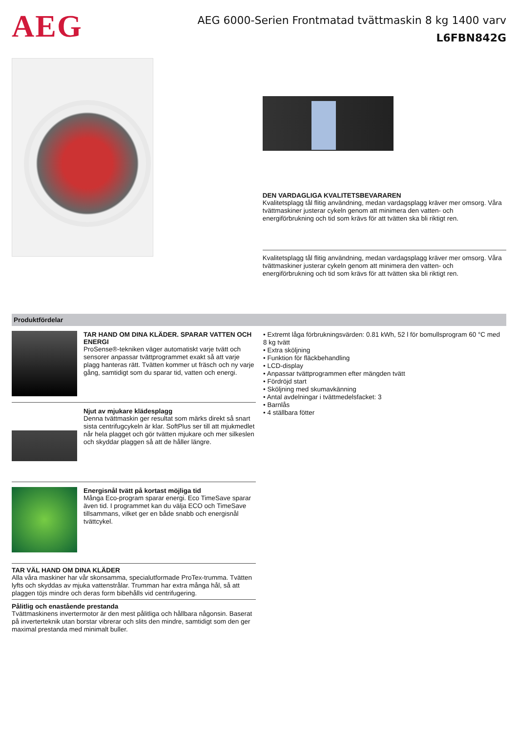AEG
AEG 6000-Serien Frontmatad tvättmaskin 8 kg 1400 varv
L6FBN842G
DEN VARDAGLIGA KVALITETSBEVARAREN
Kvalitetsplagg tål flitig användning, medan vardagsplagg kräver mer omsorg. Våra tvättmaskiner justerar cykeln genom att minimera den vatten- och energiförbrukning och tid som krävs för att tvätten ska bli riktigt ren.
Kvalitetsplagg tål flitig användning, medan vardagsplagg kräver mer omsorg. Våra tvättmaskiner justerar cykeln genom att minimera den vatten- och energiförbrukning och tid som krävs för att tvätten ska bli riktigt ren.
Produktfördelar
TAR HAND OM DINA KLÄDER. SPARAR VATTEN OCH ENERGI
ProSense®-tekniken väger automatiskt varje tvätt och sensorer anpassar tvättprogrammet exakt så att varje plagg hanteras rätt. Tvätten kommer ut fräsch och ny varje gång, samtidigt som du sparar tid, vatten och energi.
Njut av mjukare klädesplagg
Denna tvättmaskin ger resultat som märks direkt så snart sista centrifugcykeln är klar. SoftPlus ser till att mjukmedlet når hela plagget och gör tvätten mjukare och mer silkeslen och skyddar plaggen så att de håller längre.
Energisnål tvätt på kortast möjliga tid
Många Eco-program sparar energi. Eco TimeSave sparar även tid. I programmet kan du välja ECO och TimeSave tillsammans, vilket ger en både snabb och energisnål tvättcykel.
TAR VÄL HAND OM DINA KLÄDER
Alla våra maskiner har vår skonsamma, specialutformade ProTex-trumma. Tvätten lyfts och skyddas av mjuka vattenstrålar. Trumman har extra många hål, så att plaggen töjs mindre och deras form bibehålls vid centrifugering.
Pålitlig och enastående prestanda
Tvättmaskinens invertermotor är den mest pålitliga och hållbara någonsin. Baserat på inverterteknik utan borstar vibrerar och slits den mindre, samtidigt som den ger maximal prestanda med minimalt buller.
• Extremt låga förbrukningsvärden: 0.81 kWh, 52 l för bomullsprogram 60 °C med 8 kg tvätt
• Extra sköljning
• Funktion för fläckbehandling
• LCD-display
• Anpassar tvättprogrammen efter mängden tvätt
• Fördröjd start
• Sköljning med skumavkänning
• Antal avdelningar i tvättmedelsfacket: 3
• Barnlås
• 4 ställbara fötter